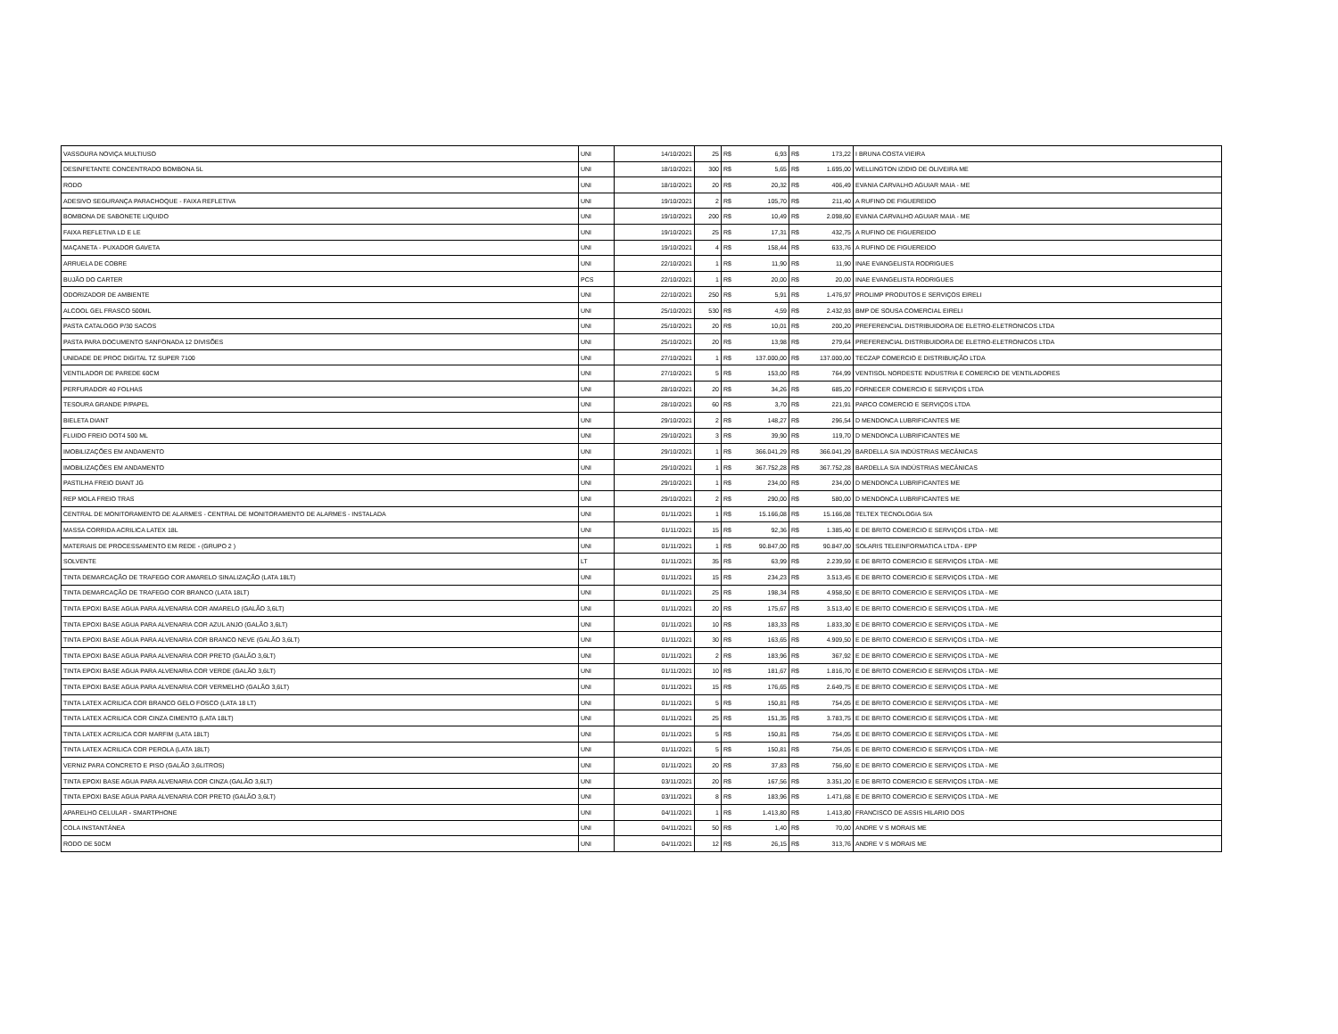| VASSOURA NOVIÇA MULTIUSO | UNI | 14/10/2021 | 25 | R$ | 6,93 | R$ | 173,22 | I BRUNA COSTA VIEIRA |
| DESINFETANTE CONCENTRADO BOMBONA 5L | UNI | 18/10/2021 | 300 | R$ | 5,65 | R$ | 1.695,00 | WELLINGTON IZIDIO DE OLIVEIRA ME |
| RODO | UNI | 18/10/2021 | 20 | R$ | 20,32 | R$ | 406,49 | EVANIA CARVALHO AGUIAR MAIA - ME |
| ADESIVO SEGURANÇA PARACHOQUE - FAIXA REFLETIVA | UNI | 19/10/2021 | 2 | R$ | 105,70 | R$ | 211,40 | A RUFINO DE FIGUEREIDO |
| BOMBONA DE SABONETE LIQUIDO | UNI | 19/10/2021 | 200 | R$ | 10,49 | R$ | 2.098,60 | EVANIA CARVALHO AGUIAR MAIA - ME |
| FAIXA REFLETIVA LD E LE | UNI | 19/10/2021 | 25 | R$ | 17,31 | R$ | 432,75 | A RUFINO DE FIGUEREIDO |
| MAÇANETA - PUXADOR GAVETA | UNI | 19/10/2021 | 4 | R$ | 158,44 | R$ | 633,76 | A RUFINO DE FIGUEREIDO |
| ARRUELA DE COBRE | UNI | 22/10/2021 | 1 | R$ | 11,90 | R$ | 11,90 | INAE EVANGELISTA RODRIGUES |
| BUJÃO DO CARTER | PCS | 22/10/2021 | 1 | R$ | 20,00 | R$ | 20,00 | INAE EVANGELISTA RODRIGUES |
| ODORIZADOR DE AMBIENTE | UNI | 22/10/2021 | 250 | R$ | 5,91 | R$ | 1.476,97 | PROLIMP PRODUTOS E SERVIÇOS EIRELI |
| ALCOOL GEL FRASCO 500ML | UNI | 25/10/2021 | 530 | R$ | 4,59 | R$ | 2.432,93 | BMP DE SOUSA COMERCIAL EIRELI |
| PASTA CATALOGO P/30 SACOS | UNI | 25/10/2021 | 20 | R$ | 10,01 | R$ | 200,20 | PREFERENCIAL DISTRIBUIDORA DE ELETRO-ELETRONICOS LTDA |
| PASTA PARA DOCUMENTO SANFONADA 12 DIVISÕES | UNI | 25/10/2021 | 20 | R$ | 13,98 | R$ | 279,64 | PREFERENCIAL DISTRIBUIDORA DE ELETRO-ELETRONICOS LTDA |
| UNIDADE DE PROC DIGITAL TZ SUPER 7100 | UNI | 27/10/2021 | 1 | R$ | 137.000,00 | R$ | 137.000,00 | TECZAP COMERCIO E DISTRIBUIÇÃO LTDA |
| VENTILADOR DE PAREDE 60CM | UNI | 27/10/2021 | 5 | R$ | 153,00 | R$ | 764,99 | VENTISOL NORDESTE INDUSTRIA E COMERCIO DE VENTILADORES |
| PERFURADOR 40 FOLHAS | UNI | 28/10/2021 | 20 | R$ | 34,26 | R$ | 685,20 | FORNECER COMERCIO E SERVIÇOS LTDA |
| TESOURA GRANDE P/PAPEL | UNI | 28/10/2021 | 60 | R$ | 3,70 | R$ | 221,91 | PARCO COMERCIO E SERVIÇOS LTDA |
| BIELETA DIANT | UNI | 29/10/2021 | 2 | R$ | 148,27 | R$ | 296,54 | D MENDONCA LUBRIFICANTES ME |
| FLUIDO FREIO DOT4 500 ML | UNI | 29/10/2021 | 3 | R$ | 39,90 | R$ | 119,70 | D MENDONCA LUBRIFICANTES ME |
| IMOBILIZAÇÕES EM ANDAMENTO | UNI | 29/10/2021 | 1 | R$ | 366.041,29 | R$ | 366.041,29 | BARDELLA S/A INDÚSTRIAS MECÂNICAS |
| IMOBILIZAÇÕES EM ANDAMENTO | UNI | 29/10/2021 | 1 | R$ | 367.752,28 | R$ | 367.752,28 | BARDELLA S/A INDÚSTRIAS MECÂNICAS |
| PASTILHA FREIO DIANT JG | UNI | 29/10/2021 | 1 | R$ | 234,00 | R$ | 234,00 | D MENDONCA LUBRIFICANTES ME |
| REP MOLA FREIO TRAS | UNI | 29/10/2021 | 2 | R$ | 290,00 | R$ | 580,00 | D MENDONCA LUBRIFICANTES ME |
| CENTRAL DE MONITORAMENTO DE ALARMES - CENTRAL DE MONITORAMENTO DE ALARMES - INSTALADA | UNI | 01/11/2021 | 1 | R$ | 15.166,08 | R$ | 15.166,08 | TELTEX TECNOLOGIA S/A |
| MASSA CORRIDA ACRILICA LATEX 18L | UNI | 01/11/2021 | 15 | R$ | 92,36 | R$ | 1.385,40 | E DE BRITO COMERCIO E SERVIÇOS LTDA - ME |
| MATERIAIS DE PROCESSAMENTO EM REDE - (GRUPO 2 ) | UNI | 01/11/2021 | 1 | R$ | 90.847,00 | R$ | 90.847,00 | SOLARIS TELEINFORMATICA LTDA - EPP |
| SOLVENTE | LT | 01/11/2021 | 35 | R$ | 63,99 | R$ | 2.239,59 | E DE BRITO COMERCIO E SERVIÇOS LTDA - ME |
| TINTA DEMARCAÇÃO DE TRAFEGO COR AMARELO SINALIZAÇÃO (LATA 18LT) | UNI | 01/11/2021 | 15 | R$ | 234,23 | R$ | 3.513,45 | E DE BRITO COMERCIO E SERVIÇOS LTDA - ME |
| TINTA DEMARCAÇÃO DE TRAFEGO COR BRANCO (LATA 18LT) | UNI | 01/11/2021 | 25 | R$ | 198,34 | R$ | 4.958,50 | E DE BRITO COMERCIO E SERVIÇOS LTDA - ME |
| TINTA EPOXI BASE AGUA PARA ALVENARIA COR AMARELO (GALÃO 3,6LT) | UNI | 01/11/2021 | 20 | R$ | 175,67 | R$ | 3.513,40 | E DE BRITO COMERCIO E SERVIÇOS LTDA - ME |
| TINTA EPOXI BASE AGUA PARA ALVENARIA COR AZUL ANJO (GALÃO 3,6LT) | UNI | 01/11/2021 | 10 | R$ | 183,33 | R$ | 1.833,30 | E DE BRITO COMERCIO E SERVIÇOS LTDA - ME |
| TINTA EPOXI BASE AGUA PARA ALVENARIA COR BRANCO NEVE (GALÃO 3,6LT) | UNI | 01/11/2021 | 30 | R$ | 163,65 | R$ | 4.909,50 | E DE BRITO COMERCIO E SERVIÇOS LTDA - ME |
| TINTA EPOXI BASE AGUA PARA ALVENARIA COR PRETO (GALÃO 3,6LT) | UNI | 01/11/2021 | 2 | R$ | 183,96 | R$ | 367,92 | E DE BRITO COMERCIO E SERVIÇOS LTDA - ME |
| TINTA EPOXI BASE AGUA PARA ALVENARIA COR VERDE (GALÃO 3,6LT) | UNI | 01/11/2021 | 10 | R$ | 181,67 | R$ | 1.816,70 | E DE BRITO COMERCIO E SERVIÇOS LTDA - ME |
| TINTA EPOXI BASE AGUA PARA ALVENARIA COR VERMELHO (GALÃO 3,6LT) | UNI | 01/11/2021 | 15 | R$ | 176,65 | R$ | 2.649,75 | E DE BRITO COMERCIO E SERVIÇOS LTDA - ME |
| TINTA LATEX ACRILICA COR BRANCO GELO FOSCO (LATA 18 LT) | UNI | 01/11/2021 | 5 | R$ | 150,81 | R$ | 754,05 | E DE BRITO COMERCIO E SERVIÇOS LTDA - ME |
| TINTA LATEX ACRILICA COR CINZA CIMENTO (LATA 18LT) | UNI | 01/11/2021 | 25 | R$ | 151,35 | R$ | 3.783,75 | E DE BRITO COMERCIO E SERVIÇOS LTDA - ME |
| TINTA LATEX ACRILICA COR MARFIM (LATA 18LT) | UNI | 01/11/2021 | 5 | R$ | 150,81 | R$ | 754,05 | E DE BRITO COMERCIO E SERVIÇOS LTDA - ME |
| TINTA LATEX ACRILICA COR PEROLA (LATA 18LT) | UNI | 01/11/2021 | 5 | R$ | 150,81 | R$ | 754,05 | E DE BRITO COMERCIO E SERVIÇOS LTDA - ME |
| VERNIZ PARA CONCRETO E PISO (GALÃO 3,6LITROS) | UNI | 01/11/2021 | 20 | R$ | 37,83 | R$ | 756,60 | E DE BRITO COMERCIO E SERVIÇOS LTDA - ME |
| TINTA EPOXI BASE AGUA PARA ALVENARIA COR CINZA (GALÃO 3,6LT) | UNI | 03/11/2021 | 20 | R$ | 167,56 | R$ | 3.351,20 | E DE BRITO COMERCIO E SERVIÇOS LTDA - ME |
| TINTA EPOXI BASE AGUA PARA ALVENARIA COR PRETO (GALÃO 3,6LT) | UNI | 03/11/2021 | 8 | R$ | 183,96 | R$ | 1.471,68 | E DE BRITO COMERCIO E SERVIÇOS LTDA - ME |
| APARELHO CELULAR - SMARTPHONE | UNI | 04/11/2021 | 1 | R$ | 1.413,80 | R$ | 1.413,80 | FRANCISCO DE ASSIS HILARIO DOS |
| COLA INSTANTÂNEA | UNI | 04/11/2021 | 50 | R$ | 1,40 | R$ | 70,00 | ANDRE V S MORAIS ME |
| RODO DE 50CM | UNI | 04/11/2021 | 12 | R$ | 26,15 | R$ | 313,76 | ANDRE V S MORAIS ME |